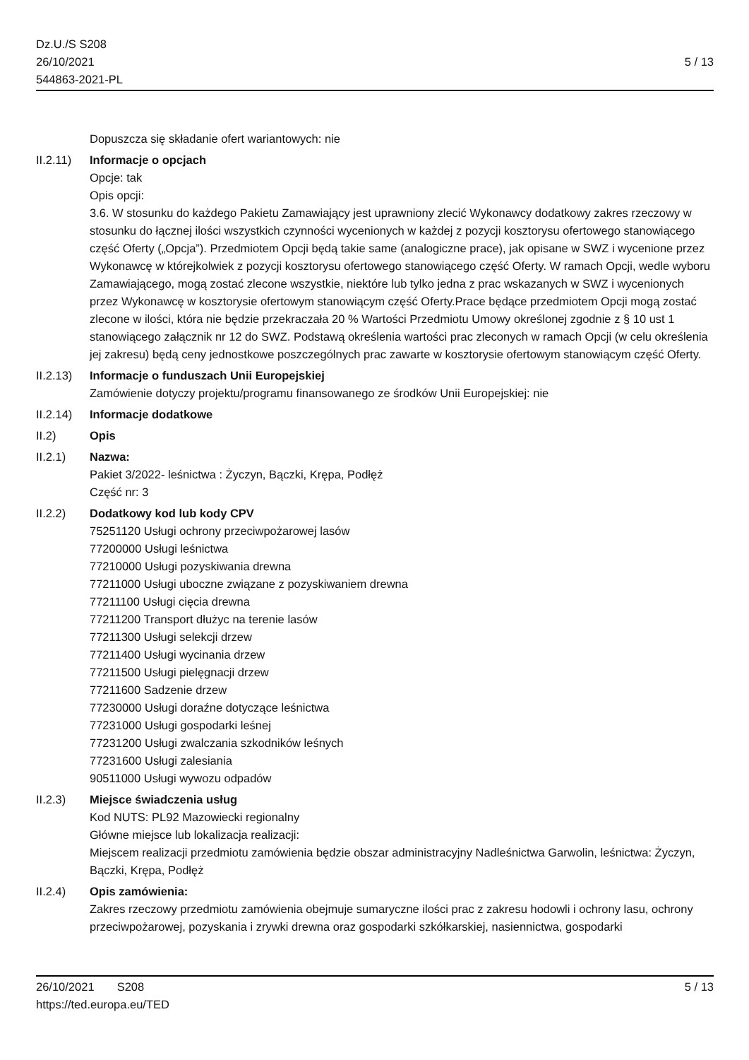Dz.U./S S208
26/10/2021
544863-2021-PL
5 / 13
Dopuszcza się składanie ofert wariantowych: nie
II.2.11)
Informacje o opcjach
Opcje: tak
Opis opcji:
3.6. W stosunku do każdego Pakietu Zamawiający jest uprawniony zlecić Wykonawcy dodatkowy zakres rzeczowy w stosunku do łącznej ilości wszystkich czynności wycenionych w każdej z pozycji kosztorysu ofertowego stanowiącego część Oferty („Opcja”). Przedmiotem Opcji będą takie same (analogiczne prace), jak opisane w SWZ i wycenione przez Wykonawcę w którejkolwiek z pozycji kosztorysu ofertowego stanowiącego część Oferty. W ramach Opcji, wedle wyboru Zamawiającego, mogą zostać zlecone wszystkie, niektóre lub tylko jedna z prac wskazanych w SWZ i wycenionych przez Wykonawcę w kosztorysie ofertowym stanowiącym część Oferty.Prace będące przedmiotem Opcji mogą zostać zlecone w ilości, która nie będzie przekraczała 20 % Wartości Przedmiotu Umowy określonej zgodnie z § 10 ust 1 stanowiącego załącznik nr 12 do SWZ. Podstawą określenia wartości prac zleconych w ramach Opcji (w celu określenia jej zakresu) będą ceny jednostkowe poszczególnych prac zawarte w kosztorysie ofertowym stanowiącym część Oferty.
II.2.13)
Informacje o funduszach Unii Europejskiej
Zamówienie dotyczy projektu/programu finansowanego ze środków Unii Europejskiej: nie
II.2.14)
Informacje dodatkowe
II.2) Opis
II.2.1) Nazwa:
Pakiet 3/2022- leśnictwa : Życzyn, Bączki, Krępa, Podłęż
Część nr: 3
II.2.2) Dodatkowy kod lub kody CPV
75251120 Usługi ochrony przeciwpożarowej lasów
77200000 Usługi leśnictwa
77210000 Usługi pozyskiwania drewna
77211000 Usługi uboczne związane z pozyskiwaniem drewna
77211100 Usługi cięcia drewna
77211200 Transport dłużyc na terenie lasów
77211300 Usługi selekcji drzew
77211400 Usługi wycinania drzew
77211500 Usługi pielęgnacji drzew
77211600 Sadzenie drzew
77230000 Usługi doraźne dotyczące leśnictwa
77231000 Usługi gospodarki leśnej
77231200 Usługi zwalczania szkodników leśnych
77231600 Usługi zalesiania
90511000 Usługi wywozu odpadów
II.2.3) Miejsce świadczenia usług
Kod NUTS: PL92 Mazowiecki regionalny
Główne miejsce lub lokalizacja realizacji:
Miejscem realizacji przedmiotu zamówienia będzie obszar administracyjny Nadleśnictwa Garwolin, leśnictwa: Życzyn, Bączki, Krępa, Podłęż
II.2.4) Opis zamówienia:
Zakres rzeczowy przedmiotu zamówienia obejmuje sumaryczne ilości prac z zakresu hodowli i ochrony lasu, ochrony przeciwpożarowej, pozyskania i zrywki drewna oraz gospodarki szkółkarskiej, nasiennictwa, gospodarki
26/10/2021 S208 5 / 13
https://ted.europa.eu/TED